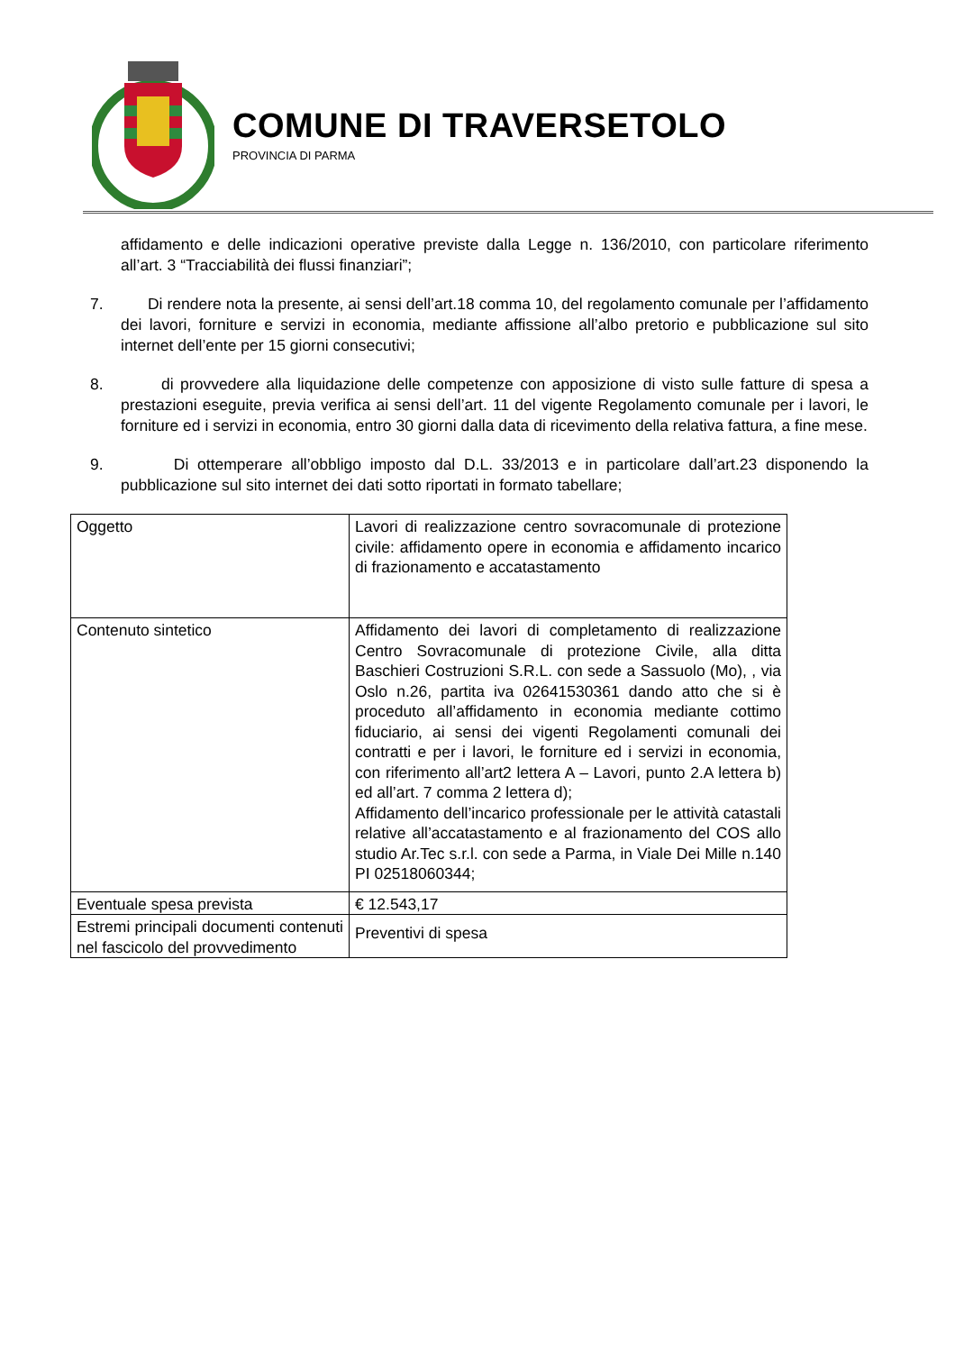COMUNE DI TRAVERSETOLO
PROVINCIA DI PARMA
affidamento e delle indicazioni operative previste dalla Legge n. 136/2010, con particolare riferimento all’art. 3 “Tracciabilità dei flussi finanziari”;
7. Di rendere nota la presente, ai sensi dell’art.18 comma 10, del regolamento comunale per l’affidamento dei lavori, forniture e servizi in economia, mediante affissione all’albo pretorio e pubblicazione sul sito internet dell’ente per 15 giorni consecutivi;
8. di provvedere alla liquidazione delle competenze con apposizione di visto sulle fatture di spesa a prestazioni eseguite, previa verifica ai sensi dell’art. 11 del vigente Regolamento comunale per i lavori, le forniture ed i servizi in economia, entro 30 giorni dalla data di ricevimento della relativa fattura, a fine mese.
9. Di ottemperare all’obbligo imposto dal D.L. 33/2013 e in particolare dall’art.23 disponendo la pubblicazione sul sito internet dei dati sotto riportati in formato tabellare;
| Oggetto | Lavori di realizzazione centro sovracomunale di protezione civile: affidamento opere in economia e affidamento incarico di frazionamento e accatastamento |
| Contenuto sintetico | Affidamento dei lavori di completamento di realizzazione Centro Sovracomunale di protezione Civile, alla ditta Baschieri Costruzioni S.R.L. con sede a Sassuolo (Mo), , via Oslo n.26, partita iva 02641530361 dando atto che si è proceduto all’affidamento in economia mediante cottimo fiduciario, ai sensi dei vigenti Regolamenti comunali dei contratti e per i lavori, le forniture ed i servizi in economia, con riferimento all’art2 lettera A – Lavori, punto 2.A lettera b) ed all’art. 7 comma 2 lettera d); Affidamento dell’incarico professionale per le attività catastali relative all’accatastamento e al frazionamento del COS allo studio Ar.Tec s.r.l. con sede a Parma, in Viale Dei Mille n.140 PI 02518060344; |
| Eventuale spesa prevista | € 12.543,17 |
| Estremi principali documenti contenuti nel fascicolo del provvedimento | Preventivi di spesa |